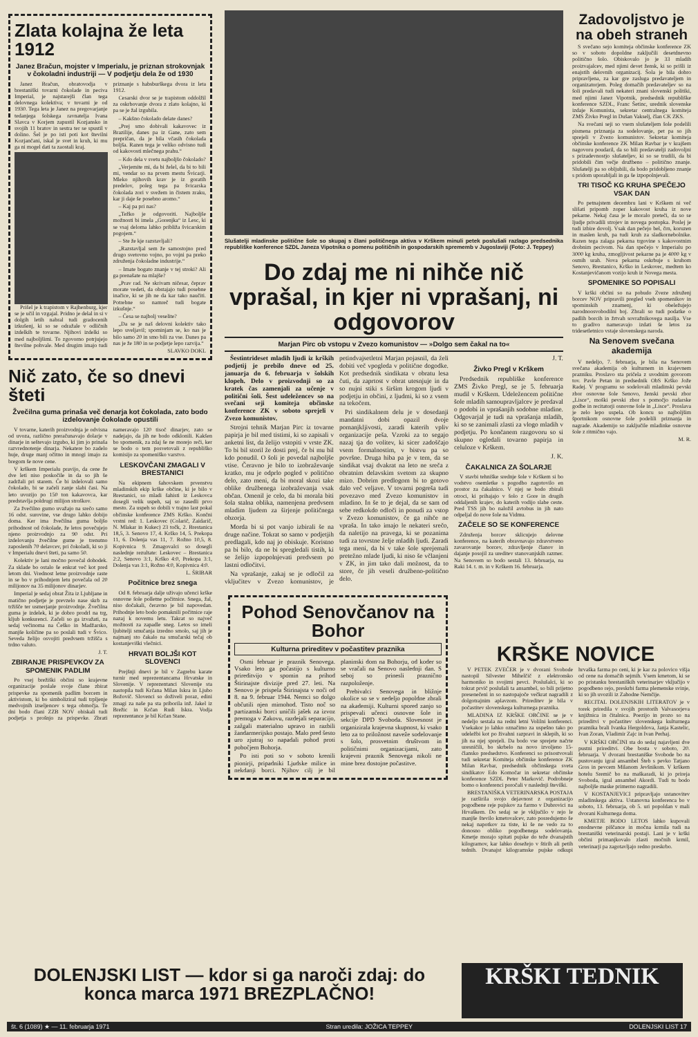Zlata kolajna že leta 1912
Janez Bračun, mojster v Imperialu, je priznan strokovnjak v čokoladni industriji — V podjetju dela že od 1930
Janez Bračun, obratovodja v brestaniški tovarni čokolade in peciva Imperial, je najstarejši član tega delovnega kolektiva; v tovarni je od 1930. Tega leta je Janez na pregovarjanje tedanjega šolskega ravnatelja Ivana Slavca v Korjem zapustil Kozjansko in svojih 11 bratov in sestra ter se spustil v dolino. Šel je po isti poti kot številni Kozjančani, iskal je svet in kruh, ki mu ga ni mogel dati ta zaostali kraj.
Prišel je k trapistom v Rajhenburg, kjer se je učil in vzgajal. Pridno je delal in si v dolgih letih nabral tudi gradocenih izkušenj, ki so se odražale v odličnih izdelkih te tovarne. Njihovi izdelki so med najboljšimi. To zgovorno potrjujejo številne pohvale. Med drugim imajo tudi priznanje s habsburškega dvora iz leta 1912.
Cesarski dvor se je trapistom oddolžil za oskrbovanje dvora z zlato kolajno, ki pa se je žal izgubila.
– Kakšno čokolado delate danes?
„Prej smo dobivali kakavovec iz Brazilije, danes pa iz Gane, zato sem prepričan, da je bila včasih čokolada boljša. Razen tega je veliko odvisno tudi od kakovosti mlečnega prahu.“
– Kdo dela v svetu najboljšo čokolado?
„Verjemite mi, da bi želel, da bi to bili mi, vendar so na prvem mestu Švicarji. Mleko njihovih krav je iz goratih predelov, poleg tega pa švicarska čokolada zori v svežem in čistem zraku, kar ji daje še posebno aromo.“
– Kaj pa pri nas?
„Težko je odgovoriti. Najboljše možnosti bi imela „Gorenjka“ iz Lesc, ki se vsaj deloma lahko približa švicarskim pogojem.“
– Ste že kje razstavljali?
„Razstavljal sem že samostojno pred drugo svetovno vojno, po vojni pa preko združenja čokoladne industrije.“
– Imate bogato znanje v tej stroki? Ali ga prenašate na mlajše?
„Prav rad. Ne skrivam ničesar, čeprav morate vedeti, da obstajajo tudi posebne inačice, ki se jih ne da kar tako naučiti. Potrebne so namreč tudi bogate izkušnje.“
– Česa se najbolj veselite?
„Da se je naš delovni kolektiv tako lepo uveljavil; spominjam se, ko nas je bilo samo 20 in smo bili za vse. Danes pa nas je že 180 in se podjetje lepo razvija.“
SLAVKO DOKL
Nič zato, če so dnevi šteti
Žvečilna guma prinaša več denarja kot čokolada, zato bodo izdelovanje čokolade opustili
V tovarne, katerih proizvodnja je odvisna od uvoza, različno preračunavajo dolarje v dinarje in seštevajo izgubo, ki jim jo prinaša razvrednotenje dinarja. Nekatere bo zadelo huje, druge manj očitno in mnogi imajo za bregom še nove cene.
V krškem Imperialu pravijo, da cene že dve leti niso poskočile in da so jih še zadržali pri starem. Če bi izdelovali samo čokolado, bi se začeli zanje slabi časi. Na leto uvozijo po 150 ton kakavovca, kar predstavlja poldrugi milijon stroškov.
Za žvečilno gumo uvažajo na srečo samo 16 odst. surovine, vse drugo lahko dobijo doma. Ker ima žvečilna guma boljšo prihodnost od čokolade, že letos povečujejo njeno proizvodnjo za 90 odst. Pri izdelovanju žvečilne gume je trenutno zaposlenih 70 delavcev, pri čokoladi, ki so ji v Imperialu dnevi šteti, pa samo 50.
Kolektiv je lani močno povečal dohodek. Za sklade bo ostalo še enkrat več kot pred letom dni. Vrednost letne proizvodnje raste in se bo v prihodnjem letu povečala od 20 milijonov na 35 milijonov dinarjev.
Imperial je sedaj obrat Žita iz Ljubljane in matično podjetje je prevzelo nase skrb za tržišče ter usmerjanje proizvodnje. Žvečilna guma je izdelek, ki je dobro prodrl na trg, kljub konkurenci. Začeli so ga izvažati, za sedaj večinoma na Češko in Madžarsko, manjše količine pa so poslali tudi v Švico. Seveda želijo osvojiti predvsem tržišča s trdno valuto.
J. T.
ZBIRANJE PRISPEVKOV ZA SPOMENIK PADLIM
Po vsej brežiški občini so krajevne organizacije poslale svoje člane zbirat prispevke za spomenik padlim borcem in aktivistom, ki bo simboliziral tudi trpljenje medvojnih izseljencev s tega območja. Te dni bodo člani ZZB NOV obiskali tudi podjetja s prošnjo za prispevke. Zbrati nameravajo 120 tisoč dinarjev, zato se nadejajo, da jih ne bodo odklonili. Kakšen bo spomenik, za zdaj še ne morejo reči, ker se bodo o tem posvetovali z republiško komisijo za spomeniško varstvo.
LESKOVČANI ZMAGALI V BRESTANICI
Na ekipnem šahovskem prvenstvu mladinskih ekip krške občine, ki je bilo v Brestanici, so mladi šahisti iz Leskovca dosegli velik uspeh, saj so zasedli prvo mesto. Za uspeh so dobili v trajno last pokal občinske konference ZMS Krško. Končni vrstni red: 1. Leskovec (Colarič, Zaidarič, N. Mlakar in Kukec) 23 točk, 2. Brestanica 18,5, 3. Senovo 17, 4. Krško 14, 5. Prekopa 11, 6. Dolenja vas 11, 7. Rožno 10,5, 8. Kopivnica 9. Zmagovalci so dosegli naslednje rezultate: Leskovec – Brestanica 2:2, Senovo 3:1, Krško 4:0, Prekopa 3:1, Dolenja vas 3:1, Rožno 4:0, Kopivnica 4:0.
L. ŠRIBAR
Počitnice brez snega
Od 8. februarja dalje uživajo učenci krške osnovne šole polletne počitnice. Snega, žal, niso dočakali, čeravno je bil napovedan. Prihodnje leto bodo pomaknili počitnice raje nazaj k novemu letu. Takrat so največ možnosti za zapadle sneg. Letos so imeli ljubitelji smučanja izredno smolo, saj jih je najmanj sto čakalo na smučarski tečaj ob kostanjeviški vlečnici.
HRVATI BOLJŠI KOT SLOVENCI
Prejšnji dnevi je bil v Zagrebu karate turnir med reprezentancama Hrvatske in Slovenije. V reprezentanci Slovenije sta nastopila tudi Krčana Milan Iskra in Ljubo Božovič. Slovenci so doživeli poraz, edini zmagi za naše pa sta priborila inž. Jakel iz Brežic in Krčan Rudi Iskra. Vodja reprezentance je bil Krčan Stane.
Slušatelji mladinske politične šole so skupaj s člani političnega aktiva v Krškem minuli petek poslušali razlago predsednika republiške konference SZDL Janeza Vipotnika o pomenu političnih in gospodarskih sprememb v Jugoslaviji (Foto: J. Teppey)
Do zdaj me ni nihče nič vprašal, in kjer ni vprašanj, ni odgovorov
Marjan Pirc ob vstopu v Zvezo komunistov — »Dolgo sem čakal na to«
Šestintrideset mladih ljudi iz krških podjetij je prebilo dneve od 25. januarja do 6. februarja v šolskih klopeh. Delo v proizvodnji so za kratek čas zamenjali za učenje v politični šoli. Šest udeležencev so na svečani seji komiteja občinske konference ZK v soboto sprejeli v Zvezo komunistov.
Strojni tehnik Marjan Pirc iz tovarne papirja je bil med tistimi, ki so zapisali v anketni list, da želijo vstopiti v vrste ZK. To bi bil storil že dosti prej, če bi mu bil kdo ponudil. O šoli je povedal najboljše vtise. Čeravno je bilo to izobraževanje kratko, mu je odprlo pogled v politično delo, zato meni, da bi moral skozi take oblike družbenega izobraževanja vsak občan. Omenil je celo, da bi morala biti šola stalna oblika, namenjena predvsem mladim ljudem za širjenje političnega obzorja.
Morda bi si pot vanjo izbirali še na druge načine. Tokrat so samo v podjetjih predlagali, kdo naj jo obiskuje. Koristno pa bi bilo, da ne bi spregledali tistih, ki se želijo izpopolnjevati predvsem po lastni odločitvi.
Na vprašanje, zakaj se je odločil za vključitev v Zvezo komunistov, je petindvajsetletni Marjan pojasnil, da želi dobiti več vpogleda v politične dogodke. Kot predsednik sindikata v obratu lesa čuti, da zaprtost v obrat utesnjuje in da so nujni stiki s širšim krogom ljudi v podjetju in občini, z ljudmi, ki so z vsem na tekočem.
Pri sindikalnem delu je v dosedanji mandatni dobi opazil dvoje pomanjkljivosti, zaradi katerih vpliv organizacije peša. Vzroki za to segajo nazaj tja do volitev, ki sicer zadoščajo vsem formalnostim, v bistvu pa so površne. Druga hiba pa je v tem, da se sindikat vsaj dvakrat na leto ne sreča z obratnim delavskim svetom za skupno mizo. Dobrim predlogom bi to gotovo dalo več veljave. V tovarni pogreša tudi povezavo med Zvezo komunistov in mladino. In še to je dejal, da se sam od sebe redkokdo odloči in ponudi za vstop v Zvezo komunistov, če ga nihče ne vpraša. In tako imajo le nekateri srečo, da naletijo na pravega, ki se pozanima tudi za tovrstne želje mladih ljudi. Zaradi tega meni, da bi v take šole sprejemali pretežno mlade ljudi, ki niso še včlanjeni v ZK, in jim tako dali možnost, da to store, če jih veseli družbeno-politično delo.
J. T.
Živko Pregl v Krškem
Predsednik republiške konference ZMS Živko Pregl, se je 5. februarja mudil v Krškem. Udeležencem politične šole mladih samoupravljalcev je predaval o podobi in vprašanjih sodobne mladine. Odgovarjal je tudi na vprašanja mladih, ki so se zanimali zlasti za vlogo mladih v podjetju. Po končanem razgovoru so si skupno ogledali tovarno papirja in celuloze v Krškem.
J. K.
ČAKALNICA ZA ŠOLARJE
V stavbi tehniške srednje šole v Krškem si bo vodstvo osemletke s pogodbo zagotovilo en prostor za čakalnico. V njej se bodo zbirali otroci, ki prihajajo v šolo z Gore in drugih oddaljenih krajev, do katerih vodijo slabe ceste. Pred TSS jih bo naložil avtobus in jih nato odpeljal do nove šole na Vidmu.
ZAČELE SO SE KONFERENCE
Združenja borcev sklicujejo delovne konference, na katerih obravnavajo zdravstveno zavarovanje borcev, zdravljenje članov in dajanje posojil za ureditev stanovanjskih razmer. Na Senovem so bodo sestali 13. februarja, na Raki 14. t. m. in v Krškem 16. februarja.
Pohod Senovčanov na Bohor
Kulturna prireditev v počastitev praznika
Osmi februar je praznik Senovega. Vsako leto ga počastijo s kulturno prireditvijo v spomin na prihod Štirinajste divizije pred 27. leti. Na Senovo je prispela Štirinajsta v noči od 8. na 9. februar 1944. Nemci so dolgo občutili njen mimohod. Tisto noč so partizanski borci uničili jašek za izvoz premoga v Zakovu, razdejali separacijo, zažgali materialno upravo in razbili žandarmerijsko postajo. Malo pred šesto uro zjutraj so napadali pohod proti pobočjem Bohorja.
Po isti poti so v soboto krenili pionirji, pripadniki Ljudske milice in nekdanji borci. Njihov cilj je bil planinski dom na Bohorju, od koder so se vračali na Senovo naslednji dan. S seboj so prinesli praznično razpoloženje.
Prebivalci Senovega in bližnje okolice so se v nedeljo popoldne zbrali na akademiji. Kulturni spored zanjo so prispevali učenci osnovne šole in sekcije DPD Svoboda. Slovesnost je organizirala krajevna skupnost, ki vsako leto za to priložnost naveže sodelovanje s šolo, prosvetnim društvom in političnimi organizacijami, zato krajevni praznik Senovega nikoli ne mine brez dostojne počastitve.
Zadovoljstvo je na obeh straneh
S svečano sejo komiteja občinske konference ZK so v soboto dopoldne zaključili desetdnevno politično šolo. Obiskovalo jo je 33 mladih proizvajalcev, med njimi devet žensk, ki so prišli iz enajstih delovnih organizacij. Šola je bila dobro pripravljena, za kar gre zasluga predavateljem in organizatorjem. Poleg domačih predavateljev so na šoli predavali tudi nekateri znani slovenski politiki, med njimi Janez Vipotnik, predsednik republiške konference SZDL, Franc Šetinc, urednik slovenske izdaje Komunista, sekretar centralnega komiteja ZMS Živko Pregl in Dušan Vakselj, član CK ZKS.
Na svečani seji so vsem slušateljem šole podelili pismena priznanja za sodelovanje, pet pa so jih sprejeli v Zvezo komunistov. Sekretar komiteja občinske konference ZK Milan Ravbar je v krajšem nagovoru poudaril, da so bili predavatelji zadovoljni s prizadevnostjo slušateljev, ki so se trudili, da bi pridobili čim večje družbeno – politično znanje. Slušatelji pa so obljubili, da bodo pridobljeno znanje s pridom uporabljali in ga še izpopolnjevali.
TRI TISOČ KG KRUHA SPEČEJO VSAK DAN
Po petnajstem decembru lani v Krškem ni več slišati pripomb zoper kakovost kruha iz nove pekarne. Nekaj časa je le moralo preteči, da so se ljudje privadili strojev in novega postopka. Poslej je tudi izbire dovolj. Vsak dan pečejo bel, črn, koruzen in maslen kruh, pa tudi kruh za sladkornebolnike. Razen tega zalaga pekarna trgovine s kakovostnim drobnim pecivom. Na dan spečejo v Imperialu po 3000 kg kruha, zmogljivost pekarne pa je 4000 kg v osmih urah. Nova pekarna oskrbuje s kruhom Senovo, Brestanico, Krško in Leskovec, medtem ko Kostanjevičanom vozijo kruh iz Novega mesta.
SPOMENIKE SO POPISALI
V krški občini so na pobudo Zveze združenj borcev NOV pripravili pregled vseh spomenikov in spominskih znamenj, ki obeležujejo narodnoosvobodilni boj. Zbrali so tudi podatke o padlih borcih in žrtvah sovražnikovega nasilja. Vse to gradivo nameravajo izdati še letos za tridesetletnico vstaje slovenskega naroda.
Na Senovem svečana akademija
V nedeljo, 7. februarja, je bila na Senovem svečana akademija ob kulturnem in krajevnem prazniku. Proslavo sta pričela z uvodnim govorom tov. Pavle Petan in predsednik ObS Krško Jože Radej. V programu so sodelovali mladinski pevski zbor osnovne šole Senovo, ženski pevski zbor „Lisce“, moški pevski zbor s pomočjo rudarske godbe in recitatorji osnovne šole in „Lisce“. Proslava je zelo lepo uspela. Ob koncu so najboljšim športnikom osnovne šole podelili priznanja in nagrade. Akademijo so zaključile mladinke osnovne šole z ritmično vajo.
M. R.
KRŠKE NOVICE
V PETEK ZVEČER je v dvorani Svobode nastopil Silvester Mihelčič z elektronsko harmoniko in svojimi pevci. Poslušalci, ki so tokrat prvič poslušali ta ansambel, so bili prijetno presenečeni in so nastopajoče večkrat nagradili z dolgotrajnim aplavzom. Prireditev je bila v počastitev slovenskega kulturnega praznika.
MLADINA IZ KRŠKE OBČINE se je v nedeljo sestala na redni letni Volilni konferenci. Vsekakor jo lahko označimo za uspešno tako po udeležbi kot po živahni razpravi in sklepih, ki so jih na njej sprejeli. Da bodo vse sprejete načrte uresničili, bo skrbelo na novo izvoljeno 15-člansko predsedstvo. Konferenci so prisostvovali tudi sekretar Komiteja občinske konference ZK Milan Ravbar, predsednik občinskega sveta sindikatov Edo Komočar in sekretar občinske konference SZDL Peter Markovič. Podrobneje bomo o konferenci poročali v naslednji številki.
BRESTANIŠKA VETERINARSKA POSTAJA je razširila svojo dejavnost z organizacijo pogodbene reje pujskov za farmo v Dubrovici na Hrvaškem. Do sedaj se je vključilo v rejo le manjše število kmetovalcev, zato posredujemo še nekaj napotkov za tiste, ki še ne vedo za to donosno obliko pogodbenega sodelovanja. Kmetje morajo spitati pujske do teže dvanajstih kilogramov, kar lahko dosežejo v štirih ali petih tednih. Dvanajst kilogramske pujske odkupi hrvaška farma po ceni, ki je kar za polovico višja od cene na domačih sejmih. Vsem kmetom, ki se po pristanku brestaniških veterinarjev vključijo v pogodbeno rejo, preskrbi farma plemenske svinje, ki so jih uvozili iz Zahodne Nemčije.
RECITAL DOLENJSKIH LITERATOV je v torek priredila v svojih prostorih Valvasorjeva knjižnica in čitalnica. Poezijo in prozo so na prireditvi v počastitev slovenskega kulturnega praznika brali Ivanka Hergoldova, Janja Kastelic, Ivan Zoran, Vladimir Zajc in Ivan Perhaj.
V KRŠKI OBČINI sta do sedaj najavljeni dve pustni prireditvi. Obe bosta v soboto, 20. februarja. V dvorani brestaniške Svobode bo na pustovanju igral ansambel Šteb s pevko Tatjano Gros in pevcem Milanom Jevšnikom. V krškem hotelu Sremič bo na maškaradi, ki jo prireja Svoboda, igral ansambel Akordi. Tudi tu bodo najboljše maske primerno nagradili.
V KOSTANJEVICI pripravljajo ustanovitev mladinskega aktiva. Ustanovna konferenca bo v soboto, 13. februarja, ob 5. uri popoldan v mali dvorani Kulturnega doma.
KMETJE BODO LETOS lahko kupovali enodnevne piščance in močna krmila tudi na brestaniški veterinarski postaji. Lani je v krški občini primanjkovalo zlasti močnih krmil, veterinarji pa zagotavljajo redno preskrbo.
DOLENJSKI LIST — kdor si ga naroči zdaj: do konca marca 1971 BREZPLAČNO! KRŠKI TEDNIK
št. 6 (1089) ★ — 11. februarja 1971 Stran uredila: JOŽICA TEPPEY DOLENJSKI LIST 17